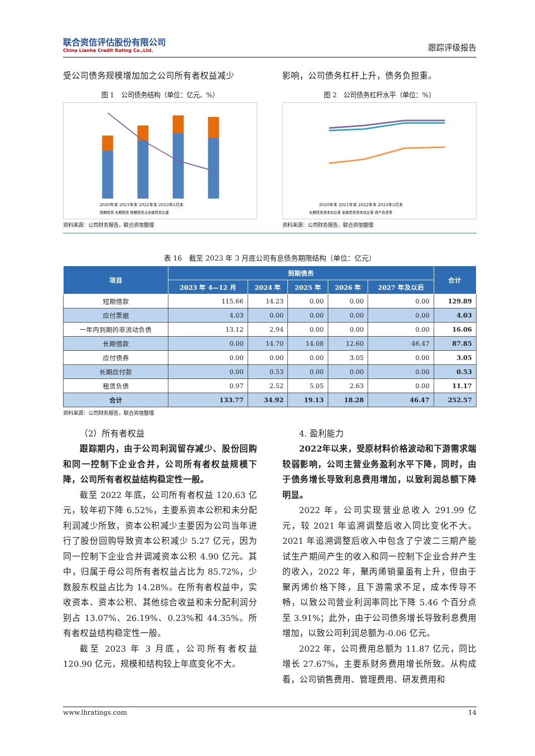联合资信评估股份有限公司
China Lianhe Credit Rating Co.,Ltd.
跟踪评级报告
受公司债务规模增加加之公司所有者权益减少
图 1　公司债务结构（单位：亿元、%）
2020年末 2021年末 2022年末 2023年3月末
短期债务 长期债务 短期债务占全部债务比重
资料来源：公司财务报告，联合资信整理
影响，公司债务杠杆上升，债务负担重。
图 2　公司债务杠杆水平（单位：%）
2020年末 2021年末 2022年末 2023年3月末
长期债务资本化比率 全部债务资本化比率 资产负债率
资料来源：公司财务报告，联合资信整理
表 16　截至 2023 年 3 月底公司有息债务期限结构（单位：亿元）
| 项目 | 到期债务 | | | | | 合计 |
| --- | --- | --- | --- | --- | --- | --- |
| | 2023 年 4—12 月 | 2024 年 | 2025 年 | 2026 年 | 2027 年及以后 | |
| 短期借款 | 115.66 | 14.23 | 0.00 | 0.00 | 0.00 | 129.89 |
| 应付票据 | 4.03 | 0.00 | 0.00 | 0.00 | 0.00 | 4.03 |
| 一年内到期的非流动负债 | 13.12 | 2.94 | 0.00 | 0.00 | 0.00 | 16.06 |
| 长期借款 | 0.00 | 14.70 | 14.08 | 12.60 | 46.47 | 87.85 |
| 应付债券 | 0.00 | 0.00 | 0.00 | 3.05 | 0.00 | 3.05 |
| 长期应付款 | 0.00 | 0.53 | 0.00 | 0.00 | 0.00 | 0.53 |
| 租赁负债 | 0.97 | 2.52 | 5.05 | 2.63 | 0.00 | 11.17 |
| 合计 | 133.77 | 34.92 | 19.13 | 18.28 | 46.47 | 252.57 |
资料来源：公司财务报告，联合资信整理
（2）所有者权益
跟踪期内，由于公司利润留存减少、股份回购和同一控制下企业合并，公司所有者权益规模下降，公司所有者权益结构稳定性一般。
截至 2022 年底，公司所有者权益 120.63 亿元，较年初下降 6.52%，主要系资本公积和未分配利润减少所致，资本公积减少主要因为公司当年进行了股份回购导致资本公积减少 5.27 亿元，因为同一控制下企业合并调减资本公积 4.90 亿元。其中，归属于母公司所有者权益占比为 85.72%，少数股东权益占比为 14.28%。在所有者权益中，实收资本、资本公积、其他综合收益和未分配利润分别占 13.07%、26.19%、0.23%和 44.35%。所有者权益结构稳定性一般。
截至 2023 年 3 月底，公司所有者权益 120.90 亿元，规模和结构较上年底变化不大。
4. 盈利能力
2022年以来，受原材料价格波动和下游需求端较弱影响，公司主营业务盈利水平下降，同时，由于债务增长导致利息费用增加，以致利润总额下降明显。
2022 年，公司实现营业总收入 291.99 亿元，较 2021 年追溯调整后收入同比变化不大。2021 年追溯调整后收入中包含了宁波二三期产能试生产期间产生的收入和同一控制下企业合并产生的收入，2022 年，聚丙烯销量虽有上升，但由于聚丙烯价格下降，且下游需求不足，成本传导不畅，以致公司营业利润率同比下降 5.46 个百分点至 3.91%；此外，由于公司债务增长导致利息费用增加，以致公司利润总额为-0.06 亿元。
2022 年，公司费用总额为 11.87 亿元，同比增长 27.67%，主要系财务费用增长所致。从构成看，公司销售费用、管理费用、研发费用和
www.lhratings.com 14